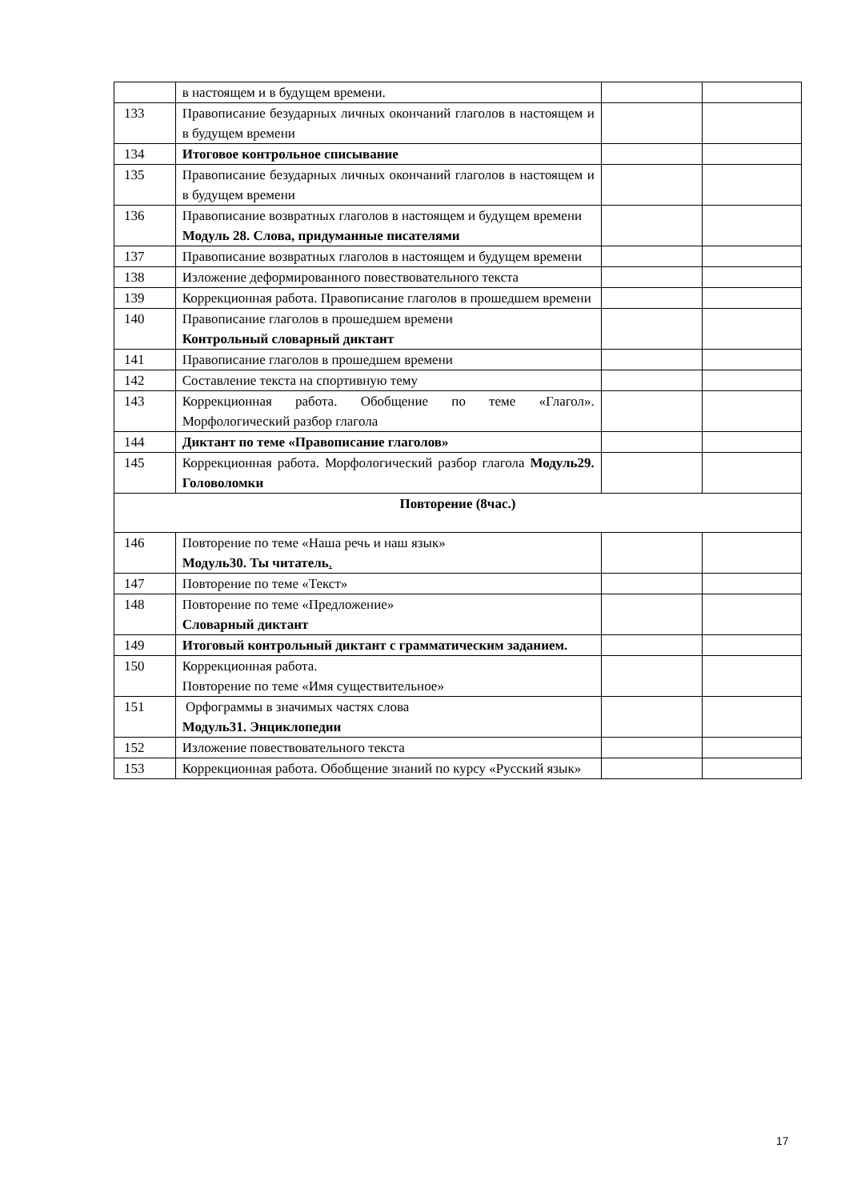| | в настоящем и в будущем времени. | | |
| 133 | Правописание безударных личных окончаний глаголов в настоящем и в будущем времени | | |
| 134 | Итоговое контрольное списывание | | |
| 135 | Правописание безударных личных окончаний глаголов в настоящем и в будущем времени | | |
| 136 | Правописание возвратных глаголов в настоящем и будущем времени Модуль 28. Слова, придуманные писателями | | |
| 137 | Правописание возвратных глаголов в настоящем и будущем времени | | |
| 138 | Изложение деформированного повествовательного текста | | |
| 139 | Коррекционная работа. Правописание глаголов в прошедшем времени | | |
| 140 | Правописание глаголов в прошедшем времени Контрольный словарный диктант | | |
| 141 | Правописание глаголов в прошедшем времени | | |
| 142 | Составление текста на спортивную тему | | |
| 143 | Коррекционная работа. Обобщение по теме «Глагол». Морфологический разбор глагола | | |
| 144 | Диктант по теме «Правописание глаголов» | | |
| 145 | Коррекционная работа. Морфологический разбор глагола Модуль29. Головоломки | | |
| Повторение (8час.) | | | |
| 146 | Повторение по теме «Наша речь и наш язык» Модуль30. Ты читатель . | | |
| 147 | Повторение по теме «Текст» | | |
| 148 | Повторение по теме «Предложение» Словарный диктант | | |
| 149 | Итоговый контрольный диктант с грамматическим заданием. | | |
| 150 | Коррекционная работа. Повторение по теме «Имя существительное» | | |
| 151 | Орфограммы в значимых частях слова Модуль31. Энциклопедии | | |
| 152 | Изложение повествовательного текста | | |
| 153 | Коррекционная работа. Обобщение знаний по курсу «Русский язык» | | |
17